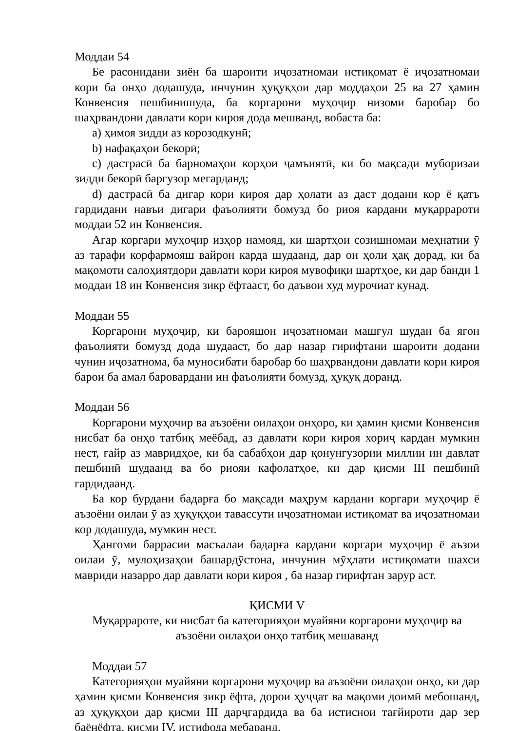Моддаи 54
Бе расонидани зиён ба шароити иҷозатномаи истиқомат ё иҷозатномаи кори ба онҳо додашуда, инчунин ҳуқуқҳои дар моддаҳои 25 ва 27 ҳамин Конвенсия пешбинишуда, ба коргарони муҳоҷир низоми баробар бо шаҳрвандони давлати кори кироя дода мешванд, вобаста ба:
a) ҳимоя зидди аз корозодкунӣ;
b) нафақаҳои бекорӣ;
c) дастрасӣ ба барномаҳои корҳои ҷамъиятӣ, ки бо мақсади муборизаи зидди бекорӣ баргузор мегарданд;
d) дастрасӣ ба дигар кори кироя дар ҳолати аз даст додани кор ё қатъ гардидани навъи дигари фаъолияти бомузд бо риоя кардани муқаррароти моддаи 52 ин Конвенсия.
Агар коргари муҳоҷир изҳор намояд, ки шартҳои созишномаи меҳнатии ӯ аз тарафи корфармояш вайрон карда шудаанд, дар он ҳоли ҳақ дорад, ки ба мақомоти салоҳиятдори давлати кори кироя мувофиқи шартҳое, ки дар банди 1 моддаи 18 ин Конвенсия зикр ёфтааст, бо даъвои худ мурочиат кунад.
Моддаи 55
Коргарони муҳоҷир, ки барояшон иҷозатномаи машғул шудан ба ягон фаъолияти бомузд дода шудааст, бо дар назар гирифтани шароити додани чунин иҷозатнома, ба муносибати баробар бо шаҳрвандони давлати кори кироя барои ба амал баровардани ин фаъолияти бомузд, ҳуқуқ доранд.
Моддаи 56
Коргарони муҳочир ва аъзоёни оилаҳои онҳоро, ки ҳамин қисми Конвенсия нисбат ба онҳо татбиқ меёбад, аз давлати кори кироя хориҷ кардан мумкин нест, ғайр аз мавридҳое, ки ба сабабҳои дар қонунгузории миллии ин давлат пешбинӣ шудаанд ва бо риояи кафолатҳое, ки дар қисми III пешбинӣ гардидаанд.
Ба кор бурдани бадарға бо мақсади маҳрум кардани коргари муҳоҷир ё аъзоёни оилаи ӯ аз ҳуқуқҳои тавассути иҷозатномаи истиқомат ва иҷозатномаи кор додашуда, мумкин нест.
Ҳангоми баррасии масъалаи бадарға кардани коргари муҳоҷир ё аъзои оилаи ӯ, мулоҳизаҳои башардӯстона, инчунин мӯҳлати истиқомати шахси мавриди назарро дар давлати кори кироя , ба назар гирифтан зарур аст.
ҚИСМИ V
Муқаррароте, ки нисбат ба категорияҳои муайяни коргарони муҳоҷир ва аъзоёни оилаҳои онҳо татбиқ мешаванд
Моддаи 57
Категорияҳои муайяни коргарони муҳоҷир ва аъзоёни оилаҳои онҳо, ки дар ҳамин қисми Конвенсия зикр ёфта, дорои ҳуҷҷат ва мақоми доимӣ мебошанд, аз ҳуқуқҳои дар қисми III дарҷгардида ва ба истиснои тағйироти дар зер баёнёфта, қисми IV, истифода мебаранд.